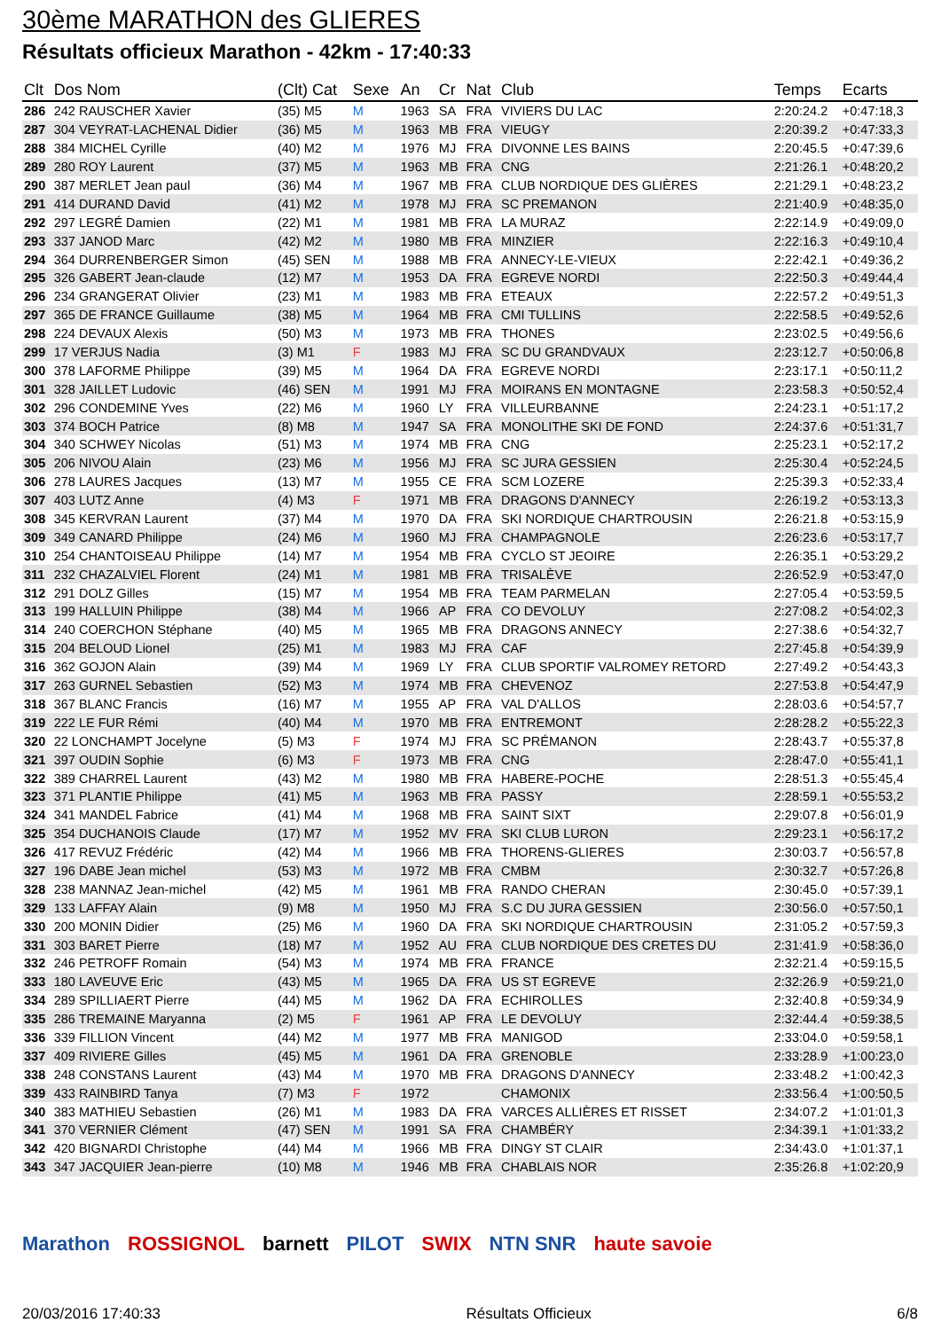30ème MARATHON des GLIERES
Résultats officieux Marathon - 42km - 17:40:33
| Clt | Dos Nom | (Clt) Cat | Sexe | An | Cr | Nat | Club | Temps | Ecarts |
| --- | --- | --- | --- | --- | --- | --- | --- | --- | --- |
| 286 | 242 RAUSCHER Xavier | (35) M5 | M | 1963 | SA | FRA | VIVIERS DU LAC | 2:20:24.2 | +0:47:18,3 |
| 287 | 304 VEYRAT-LACHENAL Didier | (36) M5 | M | 1963 | MB | FRA | VIEUGY | 2:20:39.2 | +0:47:33,3 |
| 288 | 384 MICHEL Cyrille | (40) M2 | M | 1976 | MJ | FRA | DIVONNE LES BAINS | 2:20:45.5 | +0:47:39,6 |
| 289 | 280 ROY Laurent | (37) M5 | M | 1963 | MB | FRA | CNG | 2:21:26.1 | +0:48:20,2 |
| 290 | 387 MERLET Jean paul | (36) M4 | M | 1967 | MB | FRA | CLUB NORDIQUE DES GLIÈRES | 2:21:29.1 | +0:48:23,2 |
| 291 | 414 DURAND David | (41) M2 | M | 1978 | MJ | FRA | SC PREMANON | 2:21:40.9 | +0:48:35,0 |
| 292 | 297 LEGRÉ Damien | (22) M1 | M | 1981 | MB | FRA | LA MURAZ | 2:22:14.9 | +0:49:09,0 |
| 293 | 337 JANOD Marc | (42) M2 | M | 1980 | MB | FRA | MINZIER | 2:22:16.3 | +0:49:10,4 |
| 294 | 364 DURRENBERGER Simon | (45) SEN | M | 1988 | MB | FRA | ANNECY-LE-VIEUX | 2:22:42.1 | +0:49:36,2 |
| 295 | 326 GABERT Jean-claude | (12) M7 | M | 1953 | DA | FRA | EGREVE NORDI | 2:22:50.3 | +0:49:44,4 |
| 296 | 234 GRANGERAT Olivier | (23) M1 | M | 1983 | MB | FRA | ETEAUX | 2:22:57.2 | +0:49:51,3 |
| 297 | 365 DE FRANCE Guillaume | (38) M5 | M | 1964 | MB | FRA | CMI TULLINS | 2:22:58.5 | +0:49:52,6 |
| 298 | 224 DEVAUX Alexis | (50) M3 | M | 1973 | MB | FRA | THONES | 2:23:02.5 | +0:49:56,6 |
| 299 | 17 VERJUS Nadia | (3) M1 | F | 1983 | MJ | FRA | SC DU GRANDVAUX | 2:23:12.7 | +0:50:06,8 |
| 300 | 378 LAFORME Philippe | (39) M5 | M | 1964 | DA | FRA | EGREVE NORDI | 2:23:17.1 | +0:50:11,2 |
| 301 | 328 JAILLET Ludovic | (46) SEN | M | 1991 | MJ | FRA | MOIRANS EN MONTAGNE | 2:23:58.3 | +0:50:52,4 |
| 302 | 296 CONDEMINE Yves | (22) M6 | M | 1960 | LY | FRA | VILLEURBANNE | 2:24:23.1 | +0:51:17,2 |
| 303 | 374 BOCH Patrice | (8) M8 | M | 1947 | SA | FRA | MONOLITHE SKI DE FOND | 2:24:37.6 | +0:51:31,7 |
| 304 | 340 SCHWEY Nicolas | (51) M3 | M | 1974 | MB | FRA | CNG | 2:25:23.1 | +0:52:17,2 |
| 305 | 206 NIVOU Alain | (23) M6 | M | 1956 | MJ | FRA | SC JURA GESSIEN | 2:25:30.4 | +0:52:24,5 |
| 306 | 278 LAURES Jacques | (13) M7 | M | 1955 | CE | FRA | SCM LOZERE | 2:25:39.3 | +0:52:33,4 |
| 307 | 403 LUTZ Anne | (4) M3 | F | 1971 | MB | FRA | DRAGONS D'ANNECY | 2:26:19.2 | +0:53:13,3 |
| 308 | 345 KERVRAN Laurent | (37) M4 | M | 1970 | DA | FRA | SKI NORDIQUE CHARTROUSIN | 2:26:21.8 | +0:53:15,9 |
| 309 | 349 CANARD Philippe | (24) M6 | M | 1960 | MJ | FRA | CHAMPAGNOLE | 2:26:23.6 | +0:53:17,7 |
| 310 | 254 CHANTOISEAU Philippe | (14) M7 | M | 1954 | MB | FRA | CYCLO ST JEOIRE | 2:26:35.1 | +0:53:29,2 |
| 311 | 232 CHAZALVIEL Florent | (24) M1 | M | 1981 | MB | FRA | TRISALÈVE | 2:26:52.9 | +0:53:47,0 |
| 312 | 291 DOLZ Gilles | (15) M7 | M | 1954 | MB | FRA | TEAM PARMELAN | 2:27:05.4 | +0:53:59,5 |
| 313 | 199 HALLUIN Philippe | (38) M4 | M | 1966 | AP | FRA | CO DEVOLUY | 2:27:08.2 | +0:54:02,3 |
| 314 | 240 COERCHON Stéphane | (40) M5 | M | 1965 | MB | FRA | DRAGONS ANNECY | 2:27:38.6 | +0:54:32,7 |
| 315 | 204 BELOUD Lionel | (25) M1 | M | 1983 | MJ | FRA | CAF | 2:27:45.8 | +0:54:39,9 |
| 316 | 362 GOJON Alain | (39) M4 | M | 1969 | LY | FRA | CLUB SPORTIF VALROMEY RETORD | 2:27:49.2 | +0:54:43,3 |
| 317 | 263 GURNEL Sebastien | (52) M3 | M | 1974 | MB | FRA | CHEVENOZ | 2:27:53.8 | +0:54:47,9 |
| 318 | 367 BLANC Francis | (16) M7 | M | 1955 | AP | FRA | VAL D'ALLOS | 2:28:03.6 | +0:54:57,7 |
| 319 | 222 LE FUR Rémi | (40) M4 | M | 1970 | MB | FRA | ENTREMONT | 2:28:28.2 | +0:55:22,3 |
| 320 | 22 LONCHAMPT Jocelyne | (5) M3 | F | 1974 | MJ | FRA | SC PRÉMANON | 2:28:43.7 | +0:55:37,8 |
| 321 | 397 OUDIN Sophie | (6) M3 | F | 1973 | MB | FRA | CNG | 2:28:47.0 | +0:55:41,1 |
| 322 | 389 CHARREL Laurent | (43) M2 | M | 1980 | MB | FRA | HABERE-POCHE | 2:28:51.3 | +0:55:45,4 |
| 323 | 371 PLANTIE Philippe | (41) M5 | M | 1963 | MB | FRA | PASSY | 2:28:59.1 | +0:55:53,2 |
| 324 | 341 MANDEL Fabrice | (41) M4 | M | 1968 | MB | FRA | SAINT SIXT | 2:29:07.8 | +0:56:01,9 |
| 325 | 354 DUCHANOIS Claude | (17) M7 | M | 1952 | MV | FRA | SKI CLUB LURON | 2:29:23.1 | +0:56:17,2 |
| 326 | 417 REVUZ Frédéric | (42) M4 | M | 1966 | MB | FRA | THORENS-GLIERES | 2:30:03.7 | +0:56:57,8 |
| 327 | 196 DABE Jean michel | (53) M3 | M | 1972 | MB | FRA | CMBM | 2:30:32.7 | +0:57:26,8 |
| 328 | 238 MANNAZ Jean-michel | (42) M5 | M | 1961 | MB | FRA | RANDO CHERAN | 2:30:45.0 | +0:57:39,1 |
| 329 | 133 LAFFAY Alain | (9) M8 | M | 1950 | MJ | FRA | S.C DU JURA GESSIEN | 2:30:56.0 | +0:57:50,1 |
| 330 | 200 MONIN Didier | (25) M6 | M | 1960 | DA | FRA | SKI NORDIQUE CHARTROUSIN | 2:31:05.2 | +0:57:59,3 |
| 331 | 303 BARET Pierre | (18) M7 | M | 1952 | AU | FRA | CLUB NORDIQUE DES CRETES DU | 2:31:41.9 | +0:58:36,0 |
| 332 | 246 PETROFF Romain | (54) M3 | M | 1974 | MB | FRA | FRANCE | 2:32:21.4 | +0:59:15,5 |
| 333 | 180 LAVEUVE Eric | (43) M5 | M | 1965 | DA | FRA | US ST EGREVE | 2:32:26.9 | +0:59:21,0 |
| 334 | 289 SPILLIAERT Pierre | (44) M5 | M | 1962 | DA | FRA | ECHIROLLES | 2:32:40.8 | +0:59:34,9 |
| 335 | 286 TREMAINE Maryanna | (2) M5 | F | 1961 | AP | FRA | LE DEVOLUY | 2:32:44.4 | +0:59:38,5 |
| 336 | 339 FILLION Vincent | (44) M2 | M | 1977 | MB | FRA | MANIGOD | 2:33:04.0 | +0:59:58,1 |
| 337 | 409 RIVIERE Gilles | (45) M5 | M | 1961 | DA | FRA | GRENOBLE | 2:33:28.9 | +1:00:23,0 |
| 338 | 248 CONSTANS Laurent | (43) M4 | M | 1970 | MB | FRA | DRAGONS D'ANNECY | 2:33:48.2 | +1:00:42,3 |
| 339 | 433 RAINBIRD Tanya | (7) M3 | F | 1972 | | | CHAMONIX | 2:33:56.4 | +1:00:50,5 |
| 340 | 383 MATHIEU Sebastien | (26) M1 | M | 1983 | DA | FRA | VARCES ALLIÈRES ET RISSET | 2:34:07.2 | +1:01:01,3 |
| 341 | 370 VERNIER Clément | (47) SEN | M | 1991 | SA | FRA | CHAMBÉRY | 2:34:39.1 | +1:01:33,2 |
| 342 | 420 BIGNARDI Christophe | (44) M4 | M | 1966 | MB | FRA | DINGY ST CLAIR | 2:34:43.0 | +1:01:37,1 |
| 343 | 347 JACQUIER Jean-pierre | (10) M8 | M | 1946 | MB | FRA | CHABLAIS NOR | 2:35:26.8 | +1:02:20,9 |
Marathon ROSSIGNOL barnett PILOT SWIX NTN SNR haute savoie
20/03/2016 17:40:33 Résultats Officieux 6/8